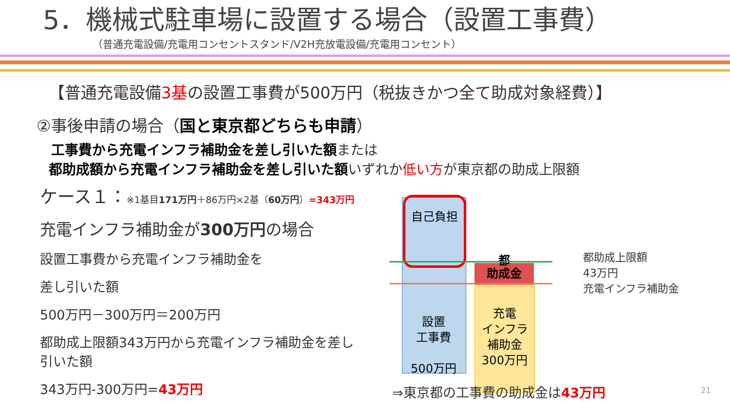5．機械式駐車場に設置する場合（設置工事費）
（普通充電設備/充電用コンセントスタンド/V2H充放電設備/充電用コンセント）
【普通充電設備3基の設置工事費が500万円（税抜きかつ全て助成対象経費）】
②事後申請の場合（国と東京都どちらも申請）
工事費から充電インフラ補助金を差し引いた額または
都助成額から充電インフラ補助金を差し引いた額いずれか低い方が東京都の助成上限額
ケース１：※1基目171万円＋86万円×2基（60万円）=343万円
充電インフラ補助金が300万円の場合
設置工事費から充電インフラ補助金を
差し引いた額
500万円－300万円＝200万円
都助成上限額343万円から充電インフラ補助金を差し引いた額
343万円-300万円=43万円
自己負担
助成金
都
充電
インフラ
補助金
300万円
設置
工事費
500万円
都助成上限額
43万円
充電インフラ補助金
⇒東京都の工事費の助成金は43万円 21